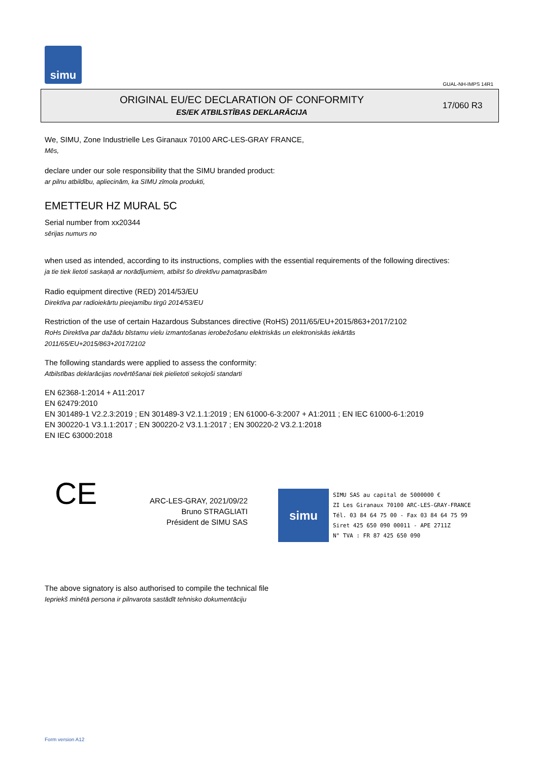simu
GUAL-NH-IMPS 14R1
ORIGINAL EU/EC DECLARATION OF CONFORMITY
ES/EK ATBILSTĪBAS DEKLARĀCIJA
17/060 R3
We, SIMU, Zone Industrielle Les Giranaux 70100 ARC-LES-GRAY FRANCE,
Mēs,
declare under our sole responsibility that the SIMU branded product:
ar pilnu atbildību, apliecinām, ka SIMU zīmola produkti,
EMETTEUR HZ MURAL 5C
Serial number from xx20344
sērijas numurs no
when used as intended, according to its instructions, complies with the essential requirements of the following directives:
ja tie tiek lietoti saskaņā ar norādījumiem, atbilst šo direktīvu pamatprasībām
Radio equipment directive (RED) 2014/53/EU
Direktīva par radioiekārtu pieejamību tirgū 2014/53/EU
Restriction of the use of certain Hazardous Substances directive (RoHS) 2011/65/EU+2015/863+2017/2102
RoHs Direktīva par dažādu bīstamu vielu izmantošanas ierobežošanu elektriskās un elektroniskās iekārtās
2011/65/EU+2015/863+2017/2102
The following standards were applied to assess the conformity:
Atbilstības deklarācijas novērtēšanai tiek pielietoti sekojoši standarti
EN 62368-1:2014 + A11:2017
EN 62479:2010
EN 301489-1 V2.2.3:2019 ; EN 301489-3 V2.1.1:2019 ; EN 61000-6-3:2007 + A1:2011 ; EN IEC 61000-6-1:2019
EN 300220-1 V3.1.1:2017 ; EN 300220-2 V3.1.1:2017 ; EN 300220-2 V3.2.1:2018
EN IEC 63000:2018
CE
ARC-LES-GRAY, 2021/09/22
Bruno STRAGLIATI
Président de SIMU SAS
simu
SIMU SAS au capital de 5000000 €
ZI Les Giranaux 70100 ARC-LES-GRAY-FRANCE
Tél. 03 84 64 75 00 - Fax 03 84 64 75 99
Siret 425 650 090 00011 - APE 2711Z
N° TVA : FR 87 425 650 090
The above signatory is also authorised to compile the technical file
Iepriekš minētā persona ir pilnvarota sastādīt tehnisko dokumentāciju
Form version A12